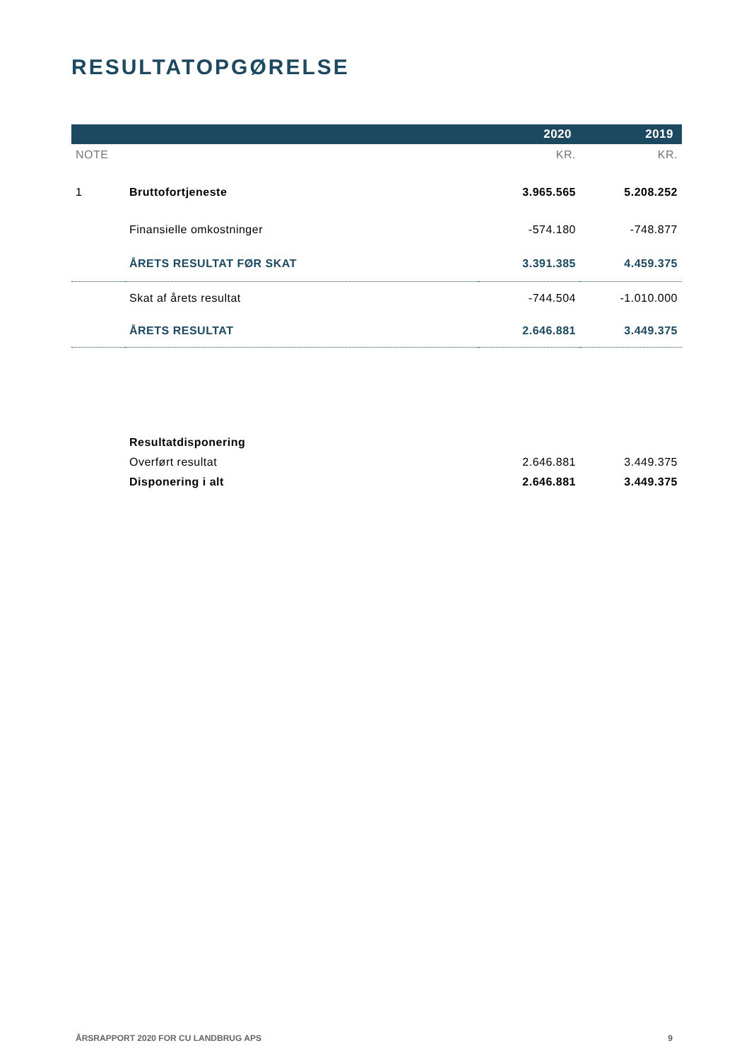RESULTATOPGØRELSE
| | | 2020 | 2019 |
| --- | --- | --- | --- |
| NOTE | | KR. | KR. |
| 1 | Bruttofortjeneste | 3.965.565 | 5.208.252 |
| | Finansielle omkostninger | -574.180 | -748.877 |
| | ÅRETS RESULTAT FØR SKAT | 3.391.385 | 4.459.375 |
| | Skat af årets resultat | -744.504 | -1.010.000 |
| | ÅRETS RESULTAT | 2.646.881 | 3.449.375 |
| | Resultatdisponering | | |
| | Overført resultat | 2.646.881 | 3.449.375 |
| | Disponering i alt | 2.646.881 | 3.449.375 |
ÅRSRAPPORT 2020 FOR CU LANDBRUG APS 9